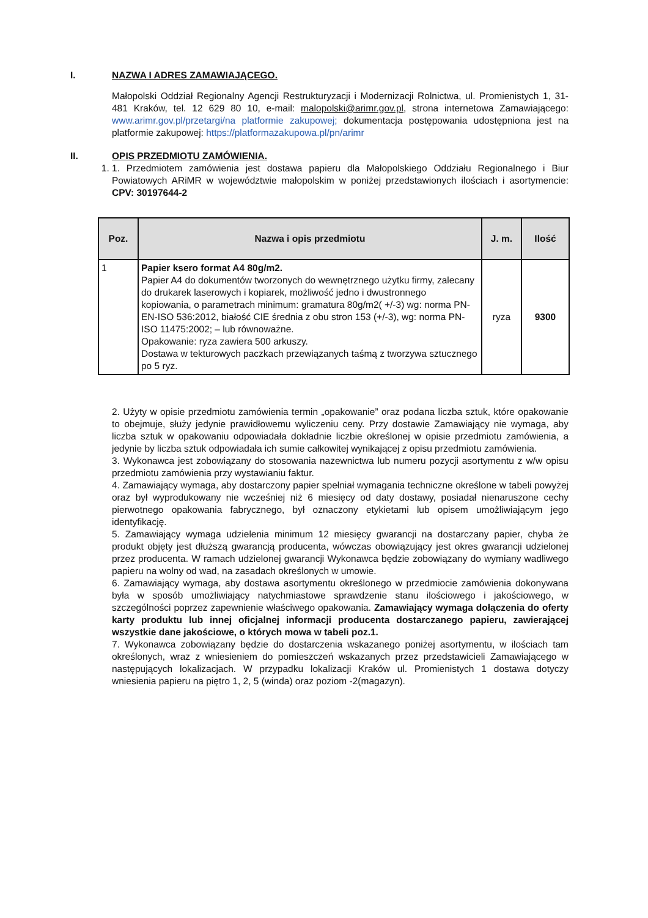I. NAZWA I ADRES ZAMAWIAJĄCEGO.
Małopolski Oddział Regionalny Agencji Restrukturyzacji i Modernizacji Rolnictwa, ul. Promienistych 1, 31-481 Kraków, tel. 12 629 80 10, e-mail: malopolski@arimr.gov.pl, strona internetowa Zamawiającego: www.arimr.gov.pl/przetargi/na platformie zakupowej; dokumentacja postępowania udostępniona jest na platformie zakupowej: https://platformazakupowa.pl/pn/arimr
II. OPIS PRZEDMIOTU ZAMÓWIENIA.
1. 1. Przedmiotem zamówienia jest dostawa papieru dla Małopolskiego Oddziału Regionalnego i Biur Powiatowych ARiMR w województwie małopolskim w poniżej przedstawionych ilościach i asortymencie: CPV: 30197644-2
| Poz. | Nazwa i opis przedmiotu | J. m. | Ilość |
| --- | --- | --- | --- |
| 1 | Papier ksero format A4 80g/m2. Papier A4 do dokumentów tworzonych do wewnętrznego użytku firmy, zalecany do drukarek laserowych i kopiarek, możliwość jedno i dwustronnego kopiowania, o parametrach minimum: gramatura 80g/m2( +/-3) wg: norma PN-EN-ISO 536:2012, białość CIE średnia z obu stron 153 (+/-3), wg: norma PN-ISO 11475:2002; – lub równoważne. Opakowanie: ryza zawiera 500 arkuszy. Dostawa w tekturowych paczkach przewiązanych taśmą z tworzywa sztucznego po 5 ryz. | ryza | 9300 |
2. Użyty w opisie przedmiotu zamówienia termin „opakowanie” oraz podana liczba sztuk, które opakowanie to obejmuje, służy jedynie prawidłowemu wyliczeniu ceny. Przy dostawie Zamawiający nie wymaga, aby liczba sztuk w opakowaniu odpowiadała dokładnie liczbie określonej w opisie przedmiotu zamówienia, a jedynie by liczba sztuk odpowiadała ich sumie całkowitej wynikającej z opisu przedmiotu zamówienia.
3. Wykonawca jest zobowiązany do stosowania nazewnictwa lub numeru pozycji asortymentu z w/w opisu przedmiotu zamówienia przy wystawianiu faktur.
4. Zamawiający wymaga, aby dostarczony papier spełniał wymagania techniczne określone w tabeli powyżej oraz był wyprodukowany nie wcześniej niż 6 miesięcy od daty dostawy, posiadał nienaruszone cechy pierwotnego opakowania fabrycznego, był oznaczony etykietami lub opisem umożliwiającym jego identyfikację.
5. Zamawiający wymaga udzielenia minimum 12 miesięcy gwarancji na dostarczany papier, chyba że produkt objęty jest dłuższą gwarancją producenta, wówczas obowiązujący jest okres gwarancji udzielonej przez producenta. W ramach udzielonej gwarancji Wykonawca będzie zobowiązany do wymiany wadliwego papieru na wolny od wad, na zasadach określonych w umowie.
6. Zamawiający wymaga, aby dostawa asortymentu określonego w przedmiocie zamówienia dokonywana była w sposób umożliwiający natychmiastowe sprawdzenie stanu ilościowego i jakościowego, w szczególności poprzez zapewnienie właściwego opakowania. Zamawiający wymaga dołączenia do oferty karty produktu lub innej oficjalnej informacji producenta dostarczanego papieru, zawierającej wszystkie dane jakościowe, o których mowa w tabeli poz.1.
7. Wykonawca zobowiązany będzie do dostarczenia wskazanego poniżej asortymentu, w ilościach tam określonych, wraz z wniesieniem do pomieszczeń wskazanych przez przedstawicieli Zamawiającego w następujących lokalizacjach. W przypadku lokalizacji Kraków ul. Promienistych 1 dostawa dotyczy wniesienia papieru na piętro 1, 2, 5 (winda) oraz poziom -2(magazyn).